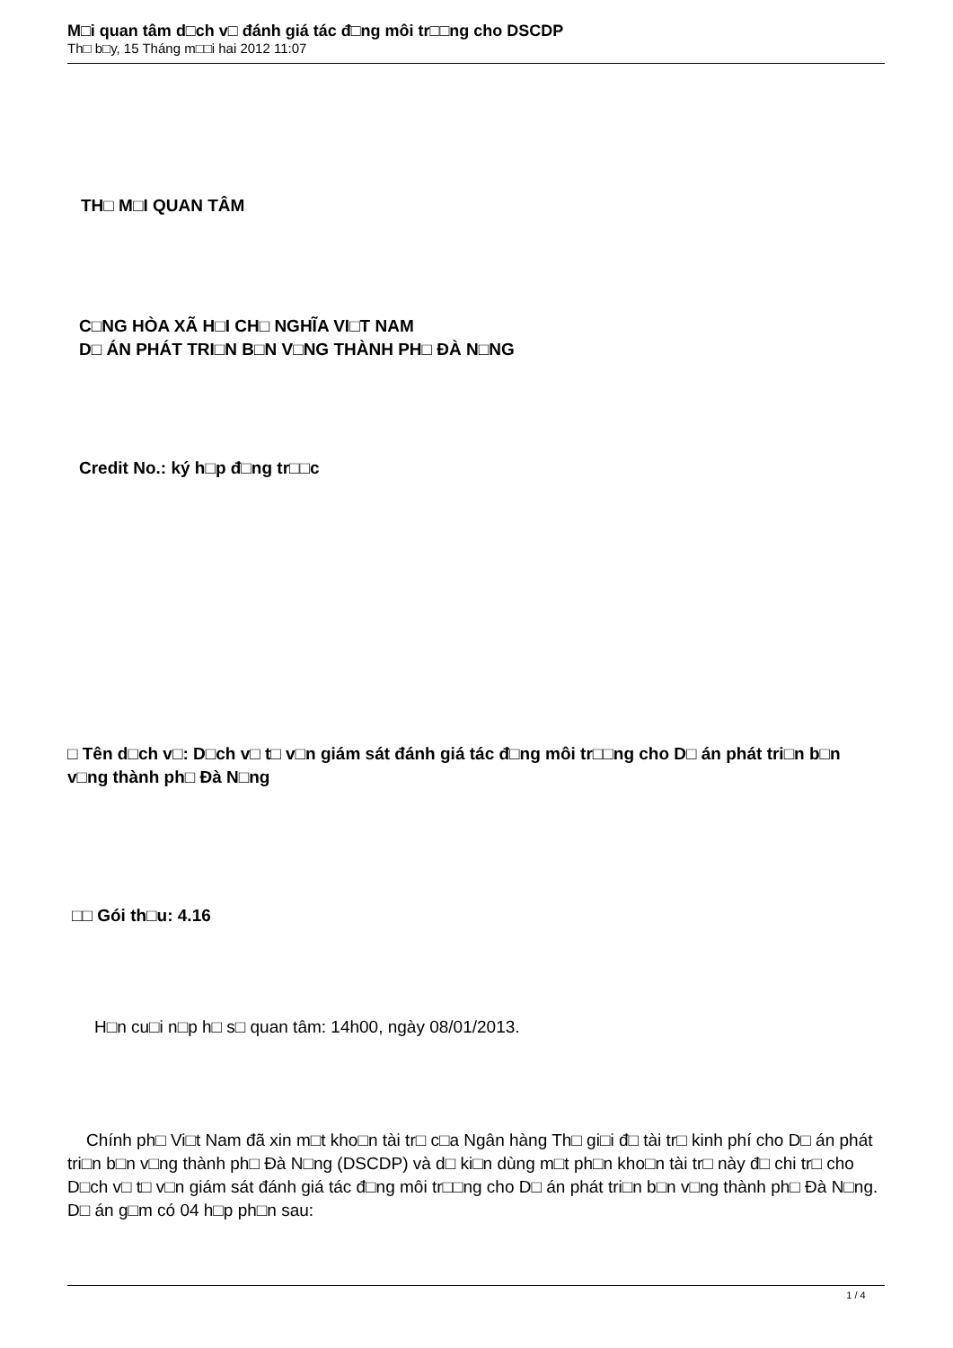M□i quan tâm d□ch v□ đánh giá tác đ□ng môi tr□□ng cho DSCDP
Th□ b□y, 15 Tháng m□□i hai 2012 11:07
TH□ M□I QUAN TÂM
C□NG HÒA XÃ H□I CH□ NGHĨA VI□T NAM
D□ ÁN PHÁT TRI□N B□N V□NG THÀNH PH□ ĐÀ N□NG
Credit No.: ký h□p đ□ng tr□□c
□ Tên d□ch v□: D□ch v□ t□ v□n giám sát đánh giá tác đ□ng môi tr□□ng cho D□ án phát tri□n b□n v□ng thành ph□ Đà N□ng
□□ Gói th□u: 4.16
H□n cu□i n□p h□ s□ quan tâm: 14h00, ngày 08/01/2013.
Chính ph□ Vi□t Nam đã xin m□t kho□n tài tr□ c□a Ngân hàng Th□ gi□i đ□ tài tr□ kinh phí cho D□ án phát tri□n b□n v□ng thành ph□ Đà N□ng (DSCDP) và d□ ki□n dùng m□t ph□n kho□n tài tr□ này đ□ chi tr□ cho D□ch v□ t□ v□n giám sát đánh giá tác đ□ng môi tr□□ng cho D□ án phát tri□n b□n v□ng thành ph□ Đà N□ng. D□ án g□m có 04 h□p ph□n sau:
1 / 4